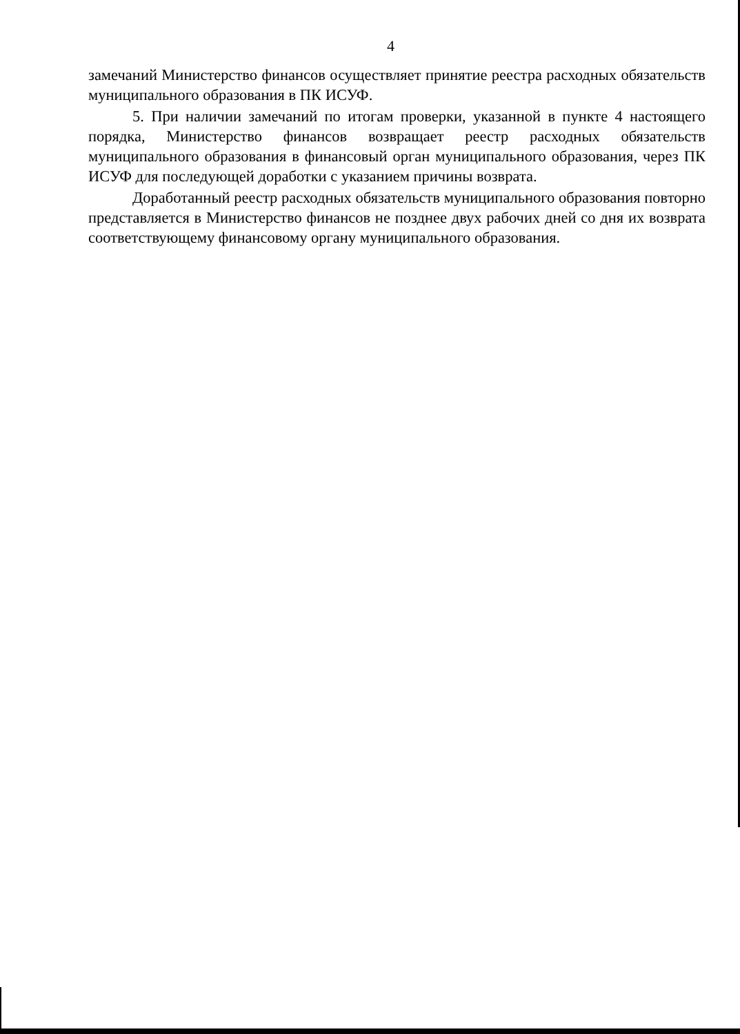4
замечаний Министерство финансов осуществляет принятие реестра расходных обязательств муниципального образования в ПК ИСУФ.
5. При наличии замечаний по итогам проверки, указанной в пункте 4 настоящего порядка, Министерство финансов возвращает реестр расходных обязательств муниципального образования в финансовый орган муниципального образования, через ПК ИСУФ для последующей доработки с указанием причины возврата.
Доработанный реестр расходных обязательств муниципального образования повторно представляется в Министерство финансов не позднее двух рабочих дней со дня их возврата соответствующему финансовому органу муниципального образования.